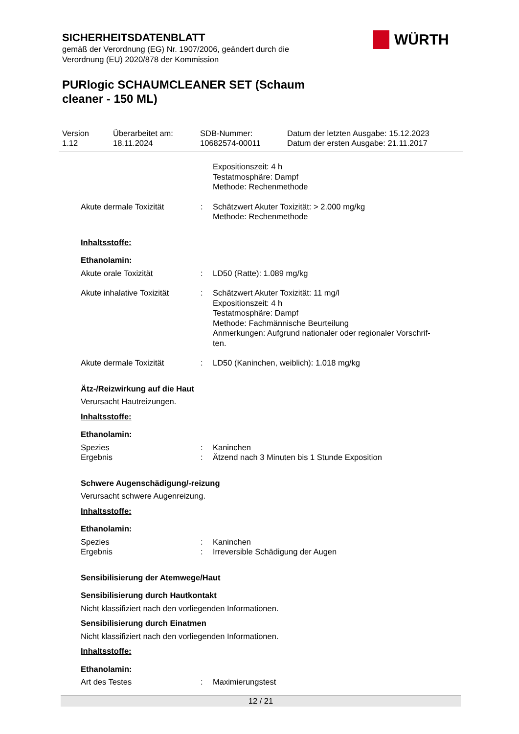SICHERHEITSDATENBLATT
gemäß der Verordnung (EG) Nr. 1907/2006, geändert durch die
Verordnung (EU) 2020/878 der Kommission
PURlogic SCHAUMCLEANER SET (Schaum
cleaner - 150 ML)
WÜRTH
Version
1.12
Überarbeitet am:
18.11.2024
SDB-Nummer:
10682574-00011
Datum der letzten Ausgabe: 15.12.2023
Datum der ersten Ausgabe: 21.11.2017
| | | Expositionszeit: 4 h Testatmosphäre: Dampf Methode: Rechenmethode |
| Akute dermale Toxizität | : | Schätzwert Akuter Toxizität: > 2.000 mg/kg Methode: Rechenmethode |
Inhaltsstoffe:
Ethanolamin:
| Akute orale Toxizität | : | LD50 (Ratte): 1.089 mg/kg |
| Akute inhalative Toxizität | : | Schätzwert Akuter Toxizität: 11 mg/l Expositionszeit: 4 h Testatmosphäre: Dampf Methode: Fachmännische Beurteilung Anmerkungen: Aufgrund nationaler oder regionaler Vorschrif- ten. |
| Akute dermale Toxizität | : | LD50 (Kaninchen, weiblich): 1.018 mg/kg |
Ätz-/Reizwirkung auf die Haut
Verursacht Hautreizungen.
Inhaltsstoffe:
Ethanolamin:
| Spezies | : | Kaninchen |
| Ergebnis | : | Ätzend nach 3 Minuten bis 1 Stunde Exposition |
Schwere Augenschädigung/-reizung
Verursacht schwere Augenreizung.
Inhaltsstoffe:
Ethanolamin:
| Spezies | : | Kaninchen |
| Ergebnis | : | Irreversible Schädigung der Augen |
Sensibilisierung der Atemwege/Haut
Sensibilisierung durch Hautkontakt
Nicht klassifiziert nach den vorliegenden Informationen.
Sensibilisierung durch Einatmen
Nicht klassifiziert nach den vorliegenden Informationen.
Inhaltsstoffe:
Ethanolamin:
| Art des Testes | : | Maximierungstest |
12 / 21